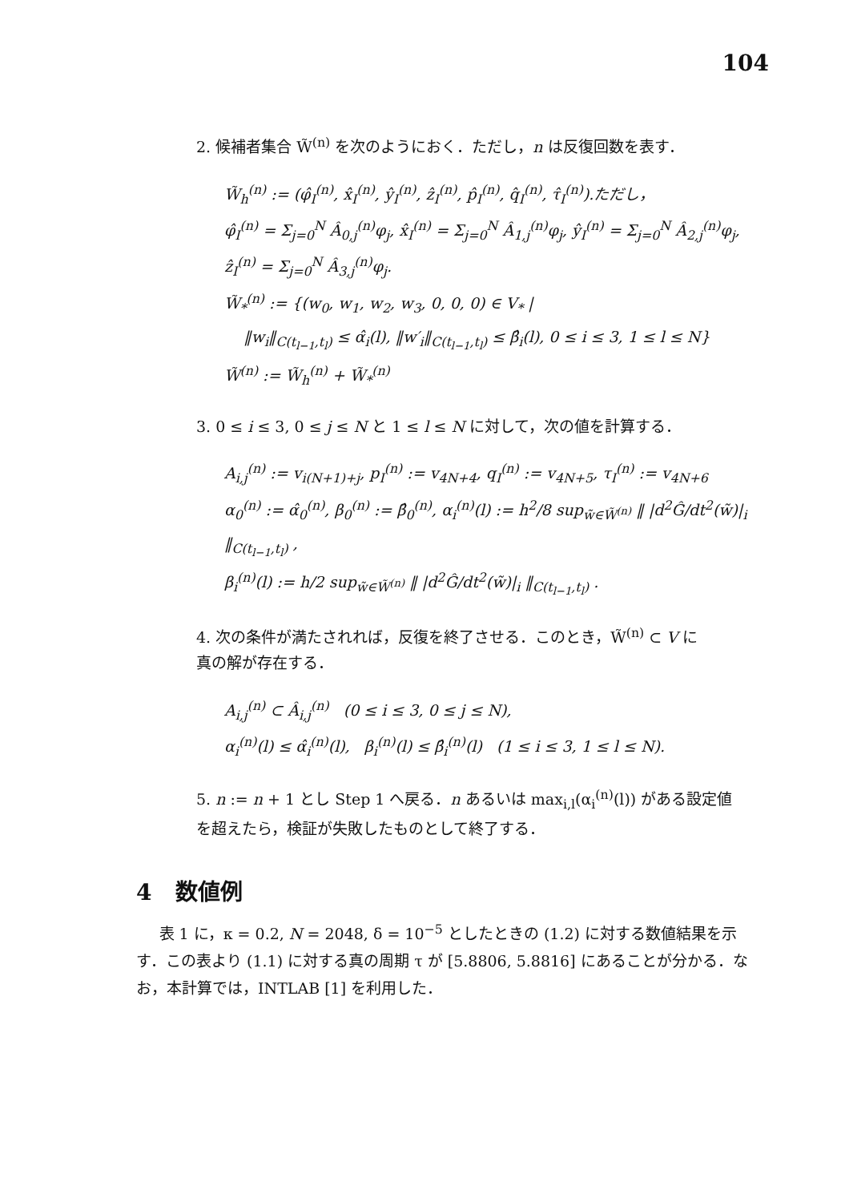104
2. 候補者集合 W̃<sup>(n)</sup> を次のようにおく．ただし，n は反復回数を表す．
W̃<sub>h</sub><sup>(n)</sup> := (φ̂<sub>I</sub><sup>(n)</sup>, x̂<sub>I</sub><sup>(n)</sup>, ŷ<sub>I</sub><sup>(n)</sup>, ẑ<sub>I</sub><sup>(n)</sup>, p̂<sub>I</sub><sup>(n)</sup>, q̂<sub>I</sub><sup>(n)</sup>, τ̂<sub>I</sub><sup>(n)</sup>).ただし，
φ̂<sub>I</sub><sup>(n)</sup> = Σ<sub>j=0</sub><sup>N</sup> Â<sub>0,j</sub><sup>(n)</sup>φ<sub>j</sub>, x̂<sub>I</sub><sup>(n)</sup> = Σ<sub>j=0</sub><sup>N</sup> Â<sub>1,j</sub><sup>(n)</sup>φ<sub>j</sub>, ŷ<sub>I</sub><sup>(n)</sup> = Σ<sub>j=0</sub><sup>N</sup> Â<sub>2,j</sub><sup>(n)</sup>φ<sub>j</sub>, ẑ<sub>I</sub><sup>(n)</sup> = Σ<sub>j=0</sub><sup>N</sup> Â<sub>3,j</sub><sup>(n)</sup>φ<sub>j</sub>.
W̃<sub>*</sub><sup>(n)</sup> := {(w<sub>0</sub>, w<sub>1</sub>, w<sub>2</sub>, w<sub>3</sub>, 0, 0, 0) ∈ V<sub>*</sub> |
‖w<sub>i</sub>‖<sub>C(t<sub>l−1</sub>,t<sub>l</sub>)</sub> ≤ α̂<sub>i</sub>(l), ‖w′<sub>i</sub>‖<sub>C(t<sub>l−1</sub>,t<sub>l</sub>)</sub> ≤ β̂<sub>i</sub>(l), 0 ≤ i ≤ 3, 1 ≤ l ≤ N}
W̃<sup>(n)</sup> := W̃<sub>h</sub><sup>(n)</sup> + W̃<sub>*</sub><sup>(n)</sup>
3. 0 ≤ i ≤ 3, 0 ≤ j ≤ N と 1 ≤ l ≤ N に対して，次の値を計算する．
A<sub>i,j</sub><sup>(n)</sup> := v<sub>i(N+1)+j</sub>, p<sub>I</sub><sup>(n)</sup> := v<sub>4N+4</sub>, q<sub>I</sub><sup>(n)</sup> := v<sub>4N+5</sub>, τ<sub>I</sub><sup>(n)</sup> := v<sub>4N+6</sub>
α<sub>0</sub><sup>(n)</sup> := α̂<sub>0</sub><sup>(n)</sup>, β<sub>0</sub><sup>(n)</sup> := β̂<sub>0</sub><sup>(n)</sup>, α<sub>i</sub><sup>(n)</sup>(l) := h<sup>2</sup>/8 sup<sub>w̃∈W̃<sup>(n)</sup></sub> ‖ |d<sup>2</sup>Ĝ/dt<sup>2</sup>(w̃)|<sub>i</sub> ‖<sub>C(t<sub>l−1</sub>,t<sub>l</sub>)</sub> ,
β<sub>i</sub><sup>(n)</sup>(l) := h/2 sup<sub>w̃∈W̃<sup>(n)</sup></sub> ‖ |d<sup>2</sup>Ĝ/dt<sup>2</sup>(w̃)|<sub>i</sub> ‖<sub>C(t<sub>l−1</sub>,t<sub>l</sub>)</sub> .
4. 次の条件が満たされれば，反復を終了させる．このとき，W̃<sup>(n)</sup> ⊂ V に
真の解が存在する．
A<sub>i,j</sub><sup>(n)</sup> ⊂ Â<sub>i,j</sub><sup>(n)</sup> (0 ≤ i ≤ 3, 0 ≤ j ≤ N),
α<sub>i</sub><sup>(n)</sup>(l) ≤ α̂<sub>i</sub><sup>(n)</sup>(l), β<sub>i</sub><sup>(n)</sup>(l) ≤ β̂<sub>i</sub><sup>(n)</sup>(l) (1 ≤ i ≤ 3, 1 ≤ l ≤ N).
5. n := n + 1 とし Step 1 へ戻る．n あるいは max<sub>i,l</sub>(α<sub>i</sub><sup>(n)</sup>(l)) がある設定値
を超えたら，検証が失敗したものとして終了する．
4 数値例
表 1 に，κ = 0.2, N = 2048, δ = 10<sup>−5</sup> としたときの (1.2) に対する数値結果を示す．この表より (1.1) に対する真の周期 τ が [5.8806, 5.8816] にあることが分かる．なお，本計算では，INTLAB [1] を利用した．